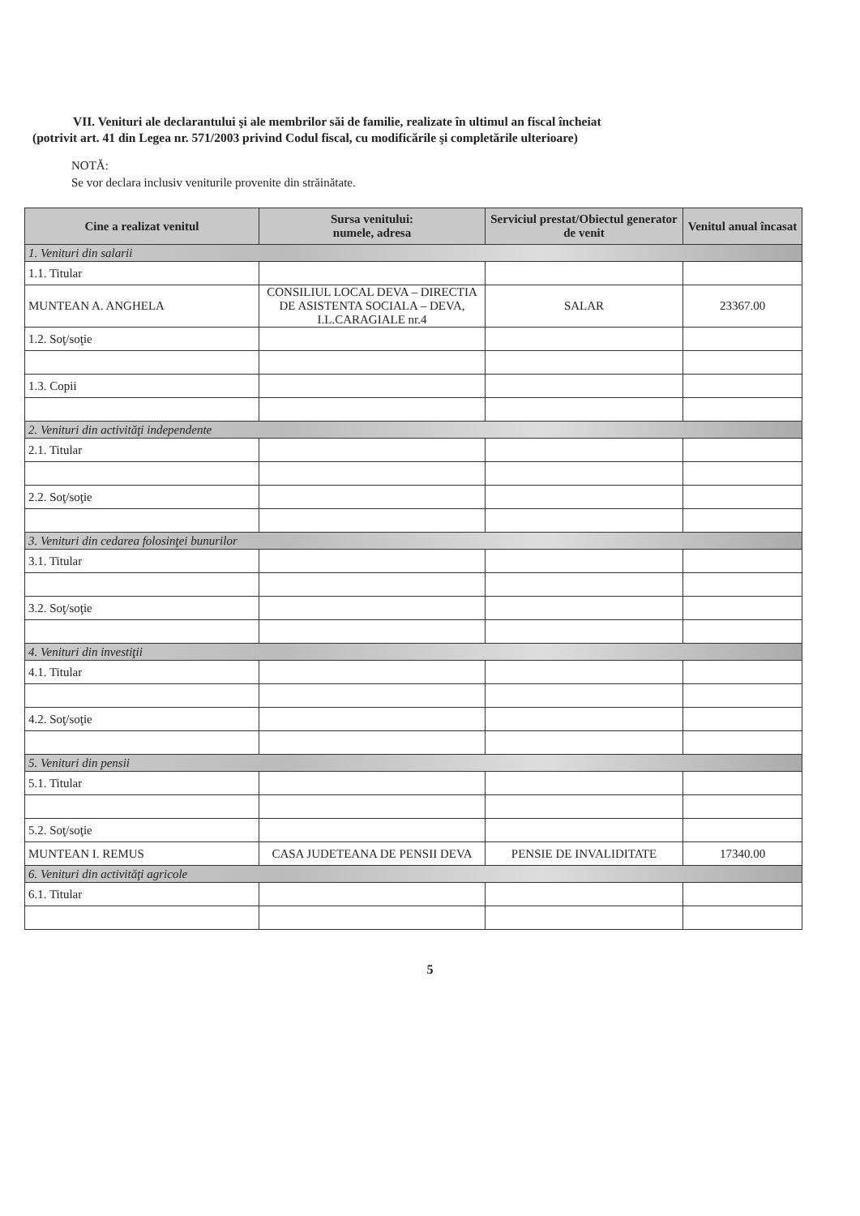VII. Venituri ale declarantului şi ale membrilor săi de familie, realizate în ultimul an fiscal încheiat
(potrivit art. 41 din Legea nr. 571/2003 privind Codul fiscal, cu modificările şi completările ulterioare)
NOTĂ:
Se vor declara inclusiv veniturile provenite din străinătate.
| Cine a realizat venitul | Sursa venitului: numele, adresa | Serviciul prestat/Obiectul generator de venit | Venitul anual încasat |
| --- | --- | --- | --- |
| 1. Venituri din salarii | | | |
| 1.1. Titular | | | |
| MUNTEAN A. ANGHELA | CONSILIUL LOCAL DEVA – DIRECTIA DE ASISTENTA SOCIALA – DEVA, I.L.CARAGIALE nr.4 | SALAR | 23367.00 |
| 1.2. Soţ/soţie | | | |
| 1.3. Copii | | | |
| 2. Venituri din activităţi independente | | | |
| 2.1. Titular | | | |
| 2.2. Soţ/soţie | | | |
| 3. Venituri din cedarea folosinţei bunurilor | | | |
| 3.1. Titular | | | |
| 3.2. Soţ/soţie | | | |
| 4. Venituri din investiţii | | | |
| 4.1. Titular | | | |
| 4.2. Soţ/soţie | | | |
| 5. Venituri din pensii | | | |
| 5.1. Titular | | | |
| 5.2. Soţ/soţie | | | |
| MUNTEAN I. REMUS | CASA JUDETEANA DE PENSII DEVA | PENSIE DE INVALIDITATE | 17340.00 |
| 6. Venituri din activităţi agricole | | | |
| 6.1. Titular | | | |
5